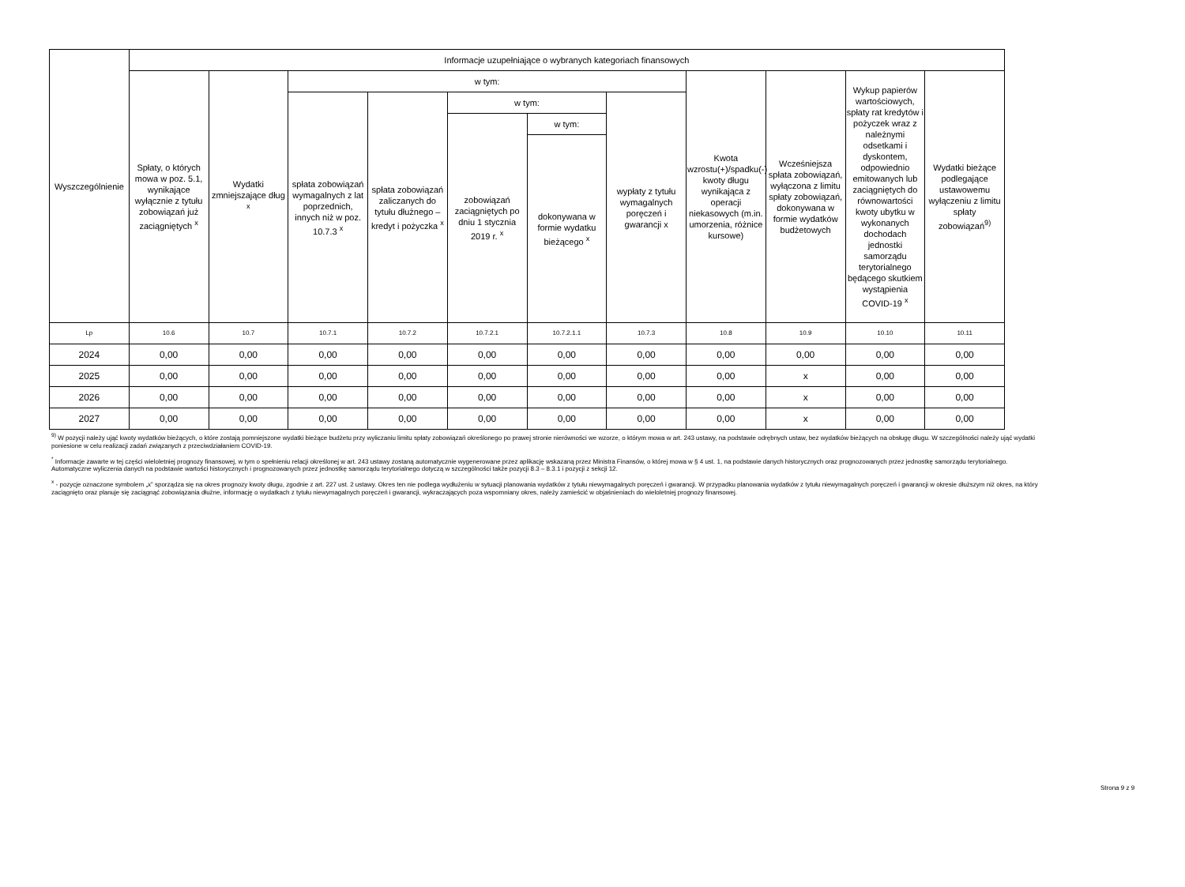| Wyszczególnienie | Informacje uzupełniające o wybranych kategoriach finansowych | | | | | | | | | | |
| --- | --- | --- | --- | --- | --- | --- | --- | --- | --- | --- | --- |
| | Spłaty, o których mowa w poz. 5.1, wynikające wyłącznie z tytułu zobowiązań już zaciągniętych <sup>x</sup> | Wydatki zmniejszające dług <sup>x</sup> | w tym: | | | | | Kwota wzrostu(+)/spadku(-) kwoty długu wynikająca z operacji niekasowych (m.in. umorzenia, różnice kursowe) | Wcześniejsza spłata zobowiązań, wyłączona z limitu spłaty zobowiązań, dokonywana w formie wydatków budżetowych | Wykup papierów wartościowych, spłaty rat kredytów i pożyczek wraz z należnymi odsetkami i dyskontem, odpowiednio emitowanych lub zaciągniętych do równowartości kwoty ubytku w wykonanych dochodach jednostki samorządu terytorialnego będącego skutkiem wystąpienia COVID-19 <sup>x</sup> | Wydatki bieżące podlegające ustawowemu wyłączeniu z limitu spłaty zobowiązań<sup>9)</sup> |
| | | | spłata zobowiązań wymagalnych z lat poprzednich, innych niż w poz. 10.7.3 <sup>x</sup> | spłata zobowiązań zaliczanych do tytułu dłużnego – kredyt i pożyczka <sup>x</sup> | w tym: | | wypłaty z tytułu wymagalnych poręczeń i gwarancji x | | | | |
| | | | | | zobowiązań zaciągniętych po dniu 1 stycznia 2019 r. <sup>x</sup> | w tym: | | | | | |
| | | | | | | dokonywana w formie wydatku bieżącego <sup>x</sup> | | | | | |
| Lp | 10.6 | 10.7 | 10.7.1 | 10.7.2 | 10.7.2.1 | 10.7.2.1.1 | 10.7.3 | 10.8 | 10.9 | 10.10 | 10.11 |
| 2024 | 0,00 | 0,00 | 0,00 | 0,00 | 0,00 | 0,00 | 0,00 | 0,00 | 0,00 | 0,00 | 0,00 |
| 2025 | 0,00 | 0,00 | 0,00 | 0,00 | 0,00 | 0,00 | 0,00 | 0,00 | x | 0,00 | 0,00 |
| 2026 | 0,00 | 0,00 | 0,00 | 0,00 | 0,00 | 0,00 | 0,00 | 0,00 | x | 0,00 | 0,00 |
| 2027 | 0,00 | 0,00 | 0,00 | 0,00 | 0,00 | 0,00 | 0,00 | 0,00 | x | 0,00 | 0,00 |
<sup>9)</sup> W pozycji należy ująć kwoty wydatków bieżących, o które zostają pomniejszone wydatki bieżące budżetu przy wyliczaniu limitu spłaty zobowiązań określonego po prawej stronie nierówności we wzorze, o którym mowa w art. 243 ustawy, na podstawie odrębnych ustaw, bez wydatków bieżących na obsługę długu. W szczególności należy ująć wydatki poniesione w celu realizacji zadań związanych z przeciwdziałaniem COVID-19.
<sup>*</sup> Informacje zawarte w tej części wieloletniej prognozy finansowej, w tym o spełnieniu relacji określonej w art. 243 ustawy zostaną automatycznie wygenerowane przez aplikację wskazaną przez Ministra Finansów, o której mowa w § 4 ust. 1, na podstawie danych historycznych oraz prognozowanych przez jednostkę samorządu terytorialnego. Automatyczne wyliczenia danych na podstawie wartości historycznych i prognozowanych przez jednostkę samorządu terytorialnego dotyczą w szczególności także pozycji 8.3 – 8.3.1 i pozycji z sekcji 12.
<sup>x</sup> - pozycje oznaczone symbolem „x” sporządza się na okres prognozy kwoty długu, zgodnie z art. 227 ust. 2 ustawy. Okres ten nie podlega wydłużeniu w sytuacji planowania wydatków z tytułu niewymagalnych poręczeń i gwarancji. W przypadku planowania wydatków z tytułu niewymagalnych poręczeń i gwarancji w okresie dłuższym niż okres, na który zaciągnięto oraz planuje się zaciągnąć zobowiązania dłużne, informację o wydatkach z tytułu niewymagalnych poręczeń i gwarancji, wykraczających poza wspomniany okres, należy zamieścić w objaśnieniach do wieloletniej prognozy finansowej.
Strona 9 z 9